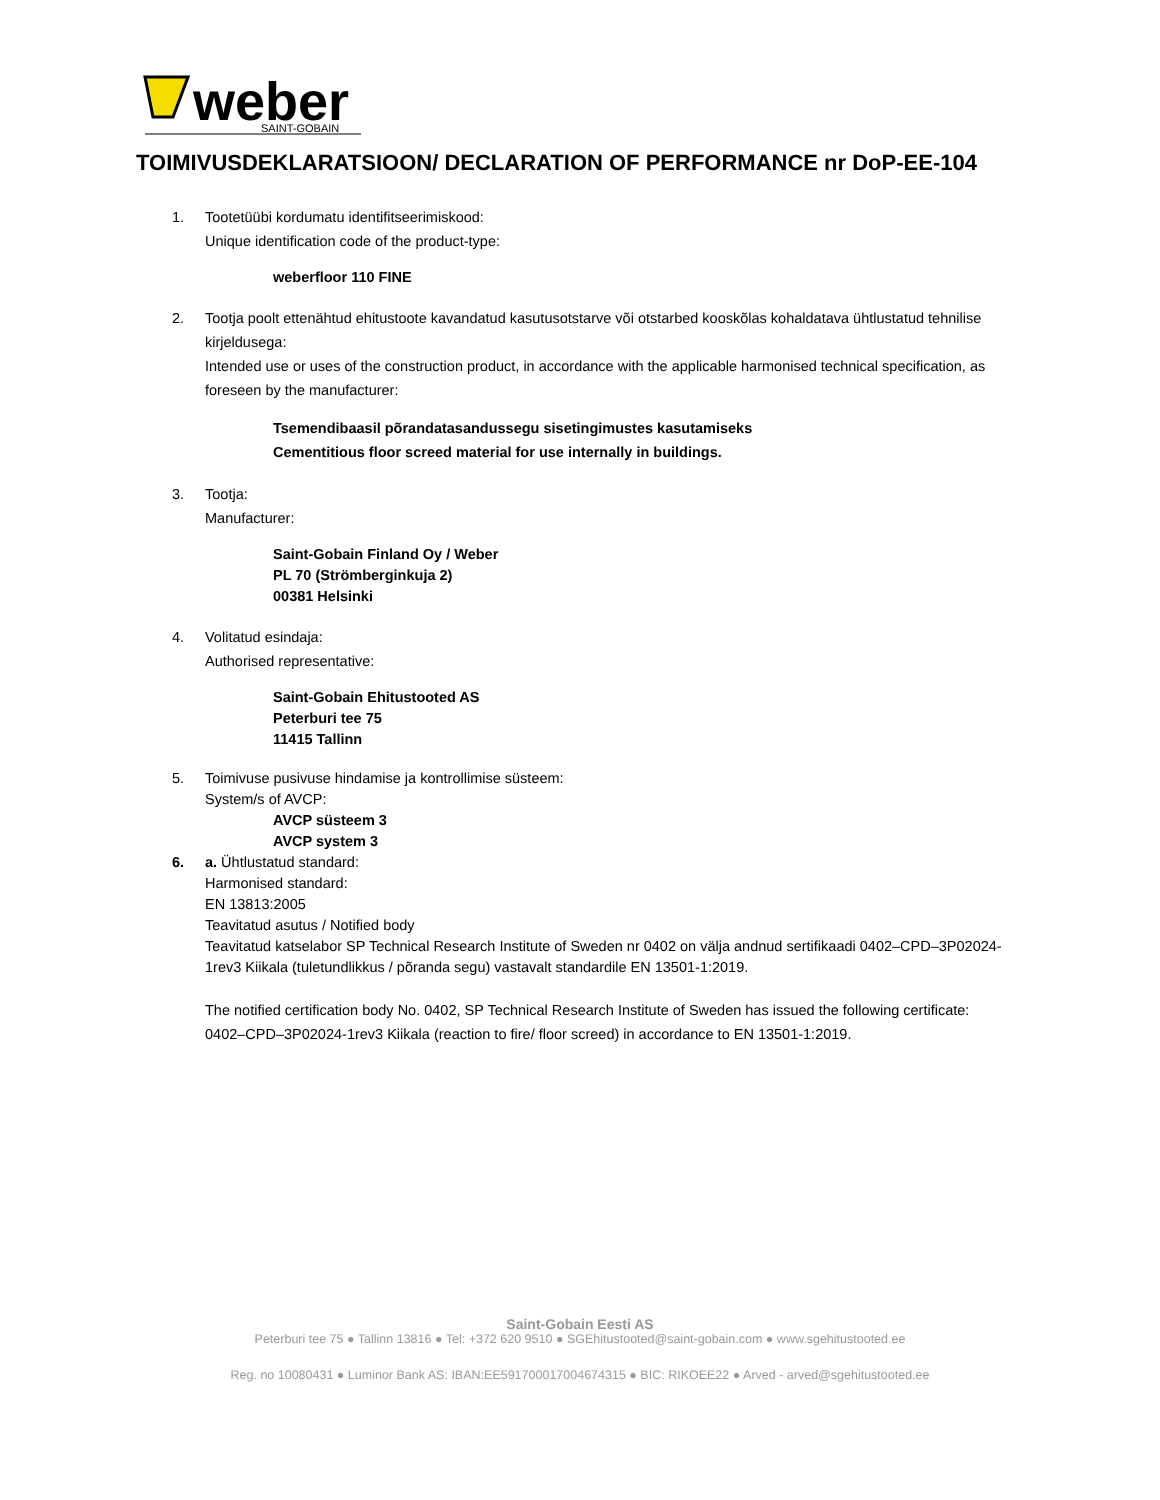weber
SAINT-GOBAIN
TOIMIVUSDEKLARATSIOON/ DECLARATION OF PERFORMANCE nr DoP-EE-104
1. Tootetüübi kordumatu identifitseerimiskood:
Unique identification code of the product-type:
weberfloor 110 FINE
2. Tootja poolt ettenähtud ehitustoote kavandatud kasutusotstarve või otstarbed kooskõlas kohaldatava ühtlustatud tehnilise kirjeldusega:
Intended use or uses of the construction product, in accordance with the applicable harmonised technical specification, as foreseen by the manufacturer:
Tsemendibaasil põrandatasandussegu sisetingimustes kasutamiseks
Cementitious floor screed material for use internally in buildings.
3. Tootja:
Manufacturer:
Saint-Gobain Finland Oy / Weber
PL 70 (Strömberginkuja 2)
00381 Helsinki
4. Volitatud esindaja:
Authorised representative:
Saint-Gobain Ehitustooted AS
Peterburi tee 75
11415 Tallinn
5. Toimivuse pusivuse hindamise ja kontrollimise süsteem:
System/s of AVCP:
AVCP süsteem 3
AVCP system 3
6. a. Ühtlustatud standard:
Harmonised standard:
EN 13813:2005
Teavitatud asutus / Notified body
Teavitatud katselabor SP Technical Research Institute of Sweden nr 0402 on välja andnud sertifikaadi 0402–CPD–3P02024-1rev3 Kiikala (tuletundlikkus / põranda segu) vastavalt standardile EN 13501-1:2019.
The notified certification body No. 0402, SP Technical Research Institute of Sweden has issued the following certificate: 0402–CPD–3P02024-1rev3 Kiikala (reaction to fire/ floor screed) in accordance to EN 13501-1:2019.
Saint-Gobain Eesti AS
Peterburi tee 75 ● Tallinn 13816 ● Tel: +372 620 9510 ● SGEhitustooted@saint-gobain.com ● www.sgehitustooted.ee
Reg. no 10080431 ● Luminor Bank AS: IBAN:EE591700017004674315 ● BIC: RIKOEE22 ● Arved - arved@sgehitustooted.ee